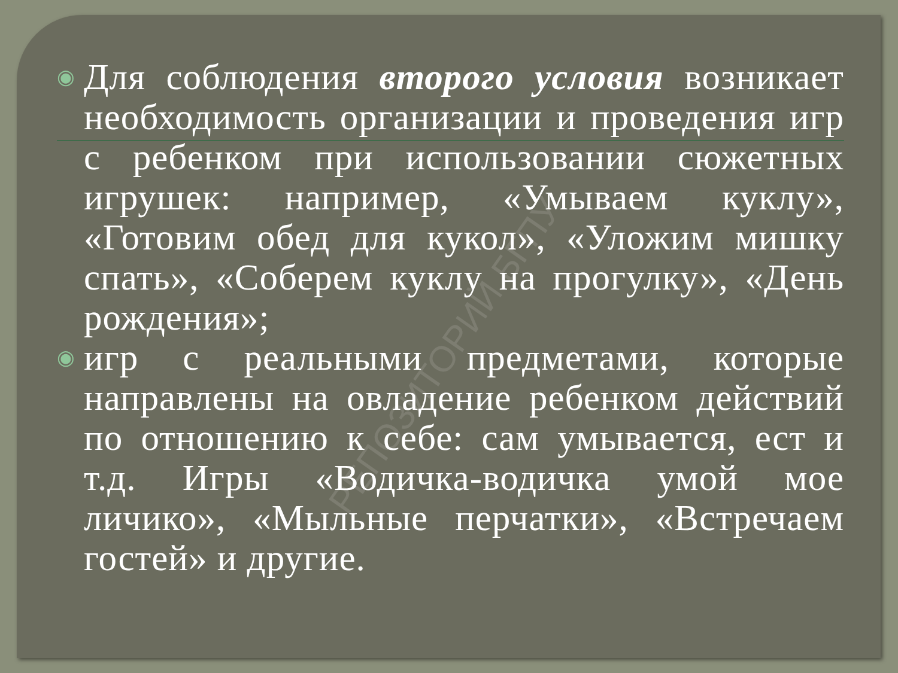◉
Для соблюдения второго условия возникает необходимость организации и проведения игр с ребенком при использовании сюжетных игрушек: например, «Умываем куклу», «Готовим обед для кукол», «Уложим мишку спать», «Соберем куклу на прогулку», «День рождения»;
◉
игр с реальными предметами, которые направлены на овладение ребенком действий по отношению к себе: сам умывается, ест и т.д. Игры «Водичка-водичка умой мое личико», «Мыльные перчатки», «Встречаем гостей» и другие.
РЕПОЗИТОРИЙ БГПУ